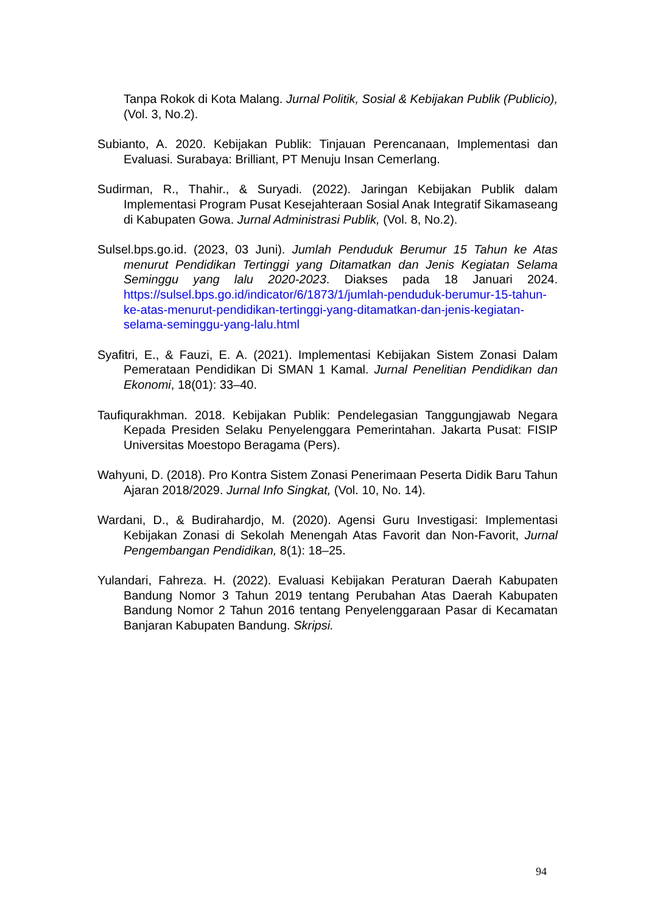Tanpa Rokok di Kota Malang. Jurnal Politik, Sosial & Kebijakan Publik (Publicio), (Vol. 3, No.2).
Subianto, A. 2020. Kebijakan Publik: Tinjauan Perencanaan, Implementasi dan Evaluasi. Surabaya: Brilliant, PT Menuju Insan Cemerlang.
Sudirman, R., Thahir., & Suryadi. (2022). Jaringan Kebijakan Publik dalam Implementasi Program Pusat Kesejahteraan Sosial Anak Integratif Sikamaseang di Kabupaten Gowa. Jurnal Administrasi Publik, (Vol. 8, No.2).
Sulsel.bps.go.id. (2023, 03 Juni). Jumlah Penduduk Berumur 15 Tahun ke Atas menurut Pendidikan Tertinggi yang Ditamatkan dan Jenis Kegiatan Selama Seminggu yang lalu 2020-2023. Diakses pada 18 Januari 2024. https://sulsel.bps.go.id/indicator/6/1873/1/jumlah-penduduk-berumur-15-tahun-ke-atas-menurut-pendidikan-tertinggi-yang-ditamatkan-dan-jenis-kegiatan-selama-seminggu-yang-lalu.html
Syafitri, E., & Fauzi, E. A. (2021). Implementasi Kebijakan Sistem Zonasi Dalam Pemerataan Pendidikan Di SMAN 1 Kamal. Jurnal Penelitian Pendidikan dan Ekonomi, 18(01): 33–40.
Taufiqurakhman. 2018. Kebijakan Publik: Pendelegasian Tanggungjawab Negara Kepada Presiden Selaku Penyelenggara Pemerintahan. Jakarta Pusat: FISIP Universitas Moestopo Beragama (Pers).
Wahyuni, D. (2018). Pro Kontra Sistem Zonasi Penerimaan Peserta Didik Baru Tahun Ajaran 2018/2029. Jurnal Info Singkat, (Vol. 10, No. 14).
Wardani, D., & Budirahardjo, M. (2020). Agensi Guru Investigasi: Implementasi Kebijakan Zonasi di Sekolah Menengah Atas Favorit dan Non-Favorit, Jurnal Pengembangan Pendidikan, 8(1): 18–25.
Yulandari, Fahreza. H. (2022). Evaluasi Kebijakan Peraturan Daerah Kabupaten Bandung Nomor 3 Tahun 2019 tentang Perubahan Atas Daerah Kabupaten Bandung Nomor 2 Tahun 2016 tentang Penyelenggaraan Pasar di Kecamatan Banjaran Kabupaten Bandung. Skripsi.
94